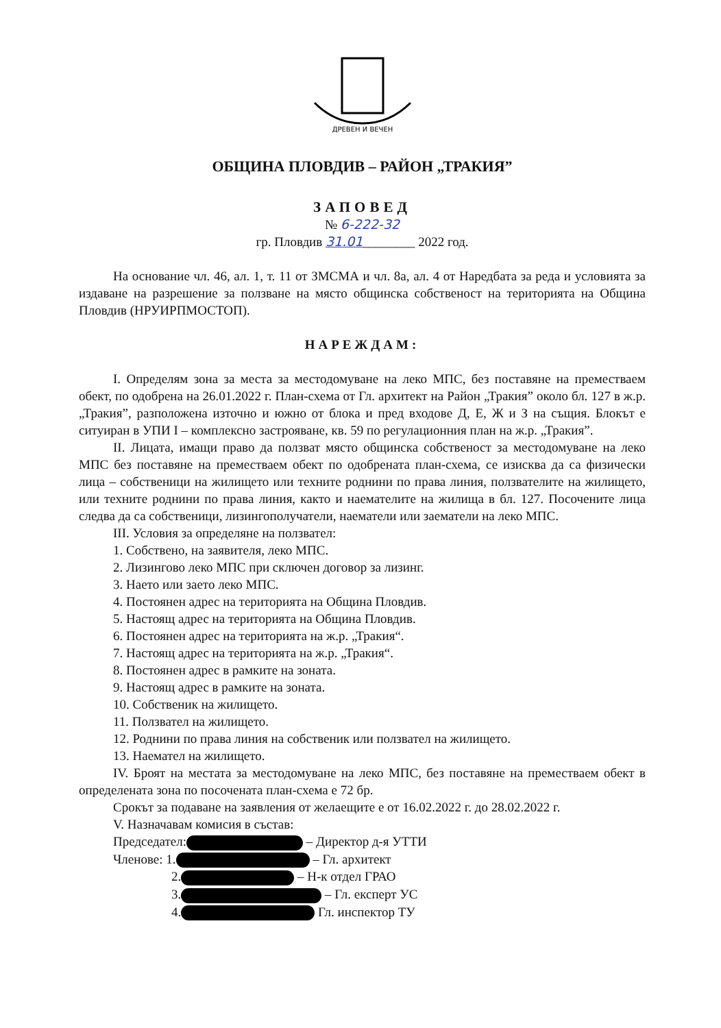ДРЕВЕН И ВЕЧЕН
ОБЩИНА ПЛОВДИВ – РАЙОН „ТРАКИЯ”
ЗАПОВЕД
№ 6-222-32
гр. Пловдив 31.01________ 2022 год.
На основание чл. 46, ал. 1, т. 11 от ЗМСМА и чл. 8а, ал. 4 от Наредбата за реда и условията за издаване на разрешение за ползване на място общинска собственост на територията на Община Пловдив (НРУИРПМОСТОП).
НАРЕЖДАМ:
I. Определям зона за места за местодомуване на леко МПС, без поставяне на преместваем обект, по одобрена на 26.01.2022 г. План-схема от Гл. архитект на Район „Тракия” около бл. 127 в ж.р. „Тракия”, разположена източно и южно от блока и пред входове Д, Е, Ж и З на същия. Блокът е ситуиран в УПИ I – комплексно застрояване, кв. 59 по регулационния план на ж.р. „Тракия”.
II. Лицата, имащи право да ползват място общинска собственост за местодомуване на леко МПС без поставяне на преместваем обект по одобрената план-схема, се изисква да са физически лица – собственици на жилището или техните роднини по права линия, ползвателите на жилището, или техните роднини по права линия, както и наемателите на жилища в бл. 127. Посочените лица следва да са собственици, лизингополучатели, наематели или заематели на леко МПС.
III. Условия за определяне на ползвател:
1. Собствено, на заявителя, леко МПС.
2. Лизингово леко МПС при сключен договор за лизинг.
3. Нaето или заето леко МПС.
4. Постоянен адрес на територията на Община Пловдив.
5. Настоящ адрес на територията на Община Пловдив.
6. Постоянен адрес на територията на ж.р. „Тракия“.
7. Настоящ адрес на територията на ж.р. „Тракия“.
8. Постоянен адрес в рамките на зоната.
9. Настоящ адрес в рамките на зоната.
10. Собственик на жилището.
11. Ползвател на жилището.
12. Роднини по права линия на собственик или ползвател на жилището.
13. Наемател на жилището.
IV. Броят на местата за местодомуване на леко МПС, без поставяне на преместваем обект в определената зона по посочената план-схема е 72 бр.
Срокът за подаване на заявления от желаещите е от 16.02.2022 г. до 28.02.2022 г.
V. Назначавам комисия в състав:
Председател: – Директор д-я УТТИ
Членове: 1. – Гл. архитект
2. – Н-к отдел ГРАО
3. – Гл. експерт УС
4. Гл. инспектор ТУ